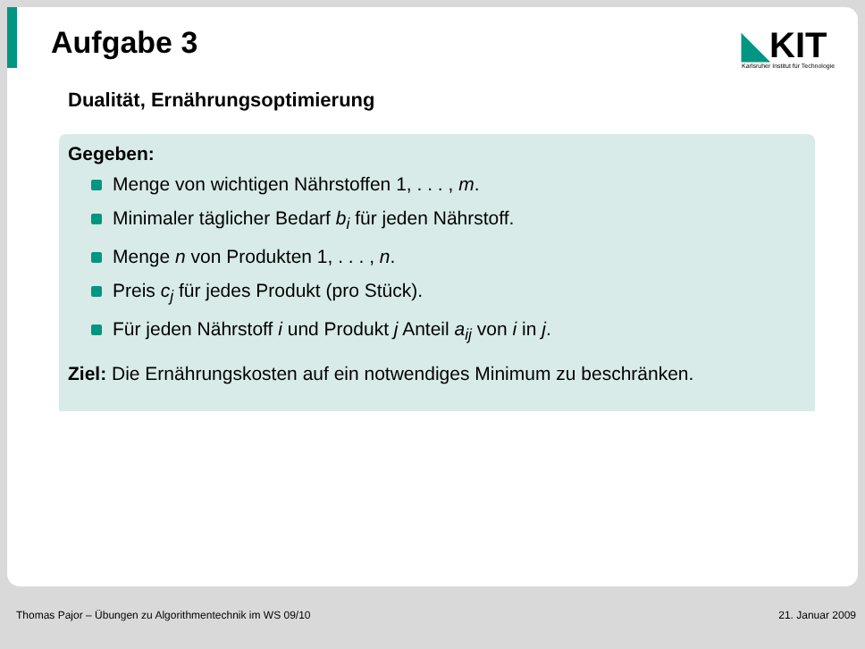Aufgabe 3
◣KIT
Karlsruher Institut für Technologie
Dualität, Ernährungsoptimierung
Gegeben:
Menge von wichtigen Nährstoffen 1, . . . , m.
Minimaler täglicher Bedarf b<sub>i</sub> für jeden Nährstoff.
Menge n von Produkten 1, . . . , n.
Preis c<sub>j</sub> für jedes Produkt (pro Stück).
Für jeden Nährstoff i und Produkt j Anteil a<sub>ij</sub> von i in j.
Ziel: Die Ernährungskosten auf ein notwendiges Minimum zu beschränken.
Thomas Pajor – Übungen zu Algorithmentechnik im WS 09/10
21. Januar 2009